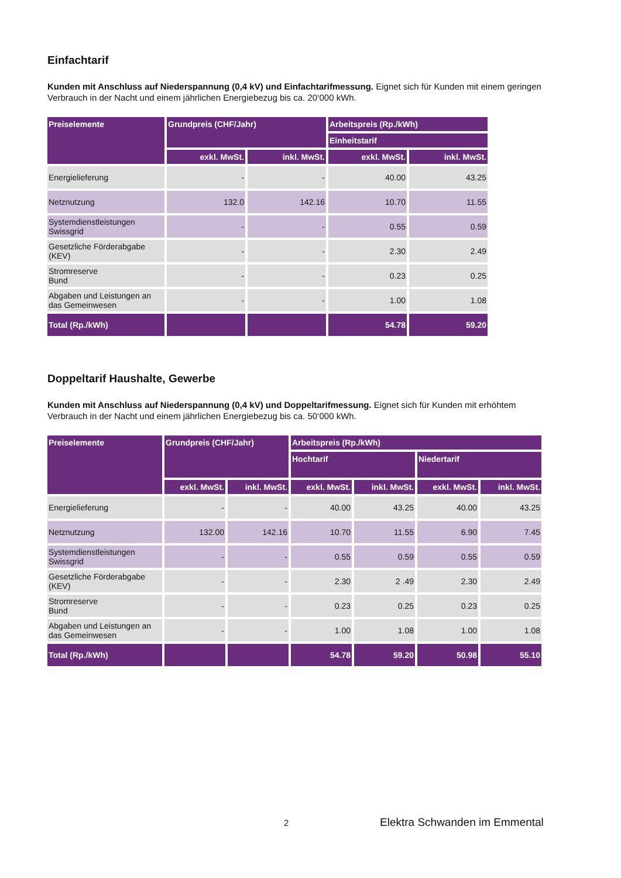Einfachtarif
Kunden mit Anschluss auf Niederspannung (0,4 kV) und Einfachtarifmessung. Eignet sich für Kunden mit einem geringen Verbrauch in der Nacht und einem jährlichen Energiebezug bis ca. 20‘000 kWh.
| Preiselemente | Grundpreis (CHF/Jahr) | | Arbeitspreis (Rp./kWh) | |
| --- | --- | --- | --- | --- |
| | | | Einheitstarif | |
| | exkl. MwSt. | inkl. MwSt. | exkl. MwSt. | inkl. MwSt. |
| Energielieferung | - | - | 40.00 | 43.25 |
| Netznutzung | 132.0 | 142.16 | 10.70 | 11.55 |
| Systemdienstleistungen Swissgrid | - | - | 0.55 | 0.59 |
| Gesetzliche Förderabgabe (KEV) | - | - | 2.30 | 2.49 |
| Stromreserve Bund | - | - | 0.23 | 0.25 |
| Abgaben und Leistungen an das Gemeinwesen | - | - | 1.00 | 1.08 |
| Total (Rp./kWh) | | | 54.78 | 59.20 |
Doppeltarif Haushalte, Gewerbe
Kunden mit Anschluss auf Niederspannung (0,4 kV) und Doppeltarifmessung. Eignet sich für Kunden mit erhöhtem Verbrauch in der Nacht und einem jährlichen Energiebezug bis ca. 50‘000 kWh.
| Preiselemente | Grundpreis (CHF/Jahr) | | Arbeitspreis (Rp./kWh) | | | |
| --- | --- | --- | --- | --- | --- | --- |
| | | | Hochtarif | | Niedertarif | |
| | exkl. MwSt. | inkl. MwSt. | exkl. MwSt. | inkl. MwSt. | exkl. MwSt. | inkl. MwSt. |
| Energielieferung | - | - | 40.00 | 43.25 | 40.00 | 43.25 |
| Netznutzung | 132.00 | 142.16 | 10.70 | 11.55 | 6.90 | 7.45 |
| Systemdienstleistungen Swissgrid | - | - | 0.55 | 0.59 | 0.55 | 0.59 |
| Gesetzliche Förderabgabe (KEV) | - | - | 2.30 | 2 .49 | 2.30 | 2.49 |
| Stromreserve Bund | - | - | 0.23 | 0.25 | 0.23 | 0.25 |
| Abgaben und Leistungen an das Gemeinwesen | - | - | 1.00 | 1.08 | 1.00 | 1.08 |
| Total (Rp./kWh) | | | 54.78 | 59.20 | 50.98 | 55.10 |
2 Elektra Schwanden im Emmental